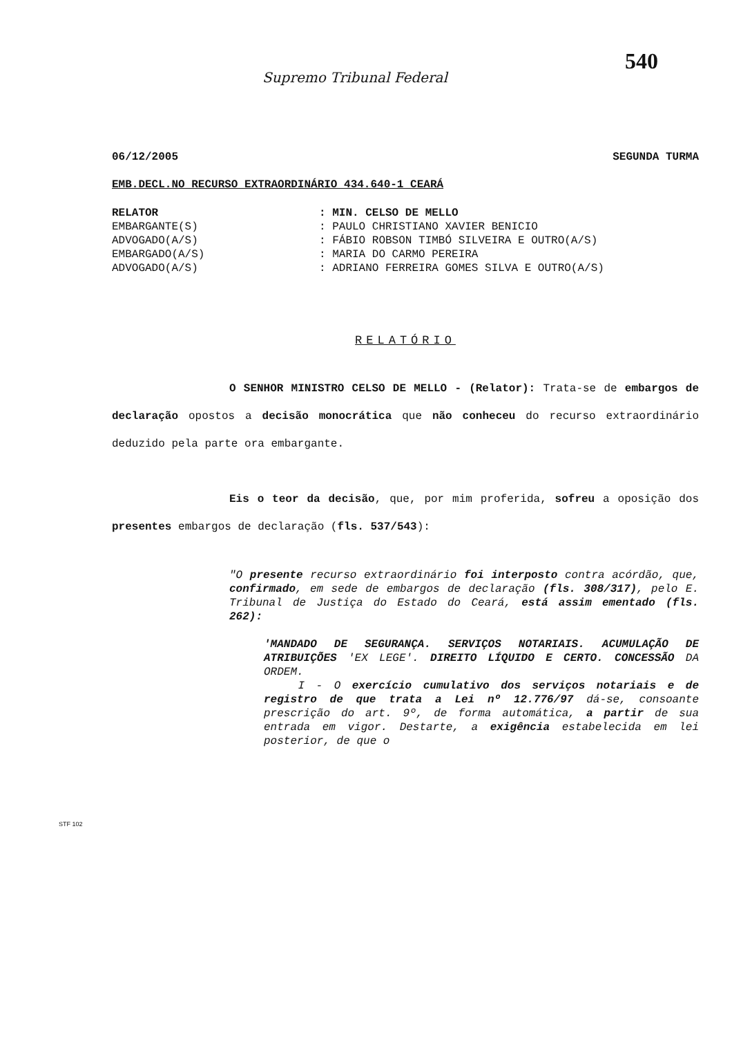540
Supremo Tribunal Federal
06/12/2005 SEGUNDA TURMA
EMB.DECL.NO RECURSO EXTRAORDINÁRIO 434.640-1 CEARÁ
| RELATOR | : MIN. CELSO DE MELLO |
| EMBARGANTE(S) | : PAULO CHRISTIANO XAVIER BENICIO |
| ADVOGADO(A/S) | : FÁBIO ROBSON TIMBÓ SILVEIRA E OUTRO(A/S) |
| EMBARGADO(A/S) | : MARIA DO CARMO PEREIRA |
| ADVOGADO(A/S) | : ADRIANO FERREIRA GOMES SILVA E OUTRO(A/S) |
RELATÓRIO
O SENHOR MINISTRO CELSO DE MELLO - (Relator): Trata-se de embargos de declaração opostos a decisão monocrática que não conheceu do recurso extraordinário deduzido pela parte ora embargante.
Eis o teor da decisão, que, por mim proferida, sofreu a oposição dos presentes embargos de declaração (fls. 537/543):
"O presente recurso extraordinário foi interposto contra acórdão, que, confirmado, em sede de embargos de declaração (fls. 308/317), pelo E. Tribunal de Justiça do Estado do Ceará, está assim ementado (fls. 262):
'MANDADO DE SEGURANÇA. SERVIÇOS NOTARIAIS. ACUMULAÇÃO DE ATRIBUIÇÕES 'EX LEGE'. DIREITO LÍQUIDO E CERTO. CONCESSÃO DA ORDEM.
I - O exercício cumulativo dos serviços notariais e de registro de que trata a Lei nº 12.776/97 dá-se, consoante prescrição do art. 9º, de forma automática, a partir de sua entrada em vigor. Destarte, a exigência estabelecida em lei posterior, de que o
STF 102